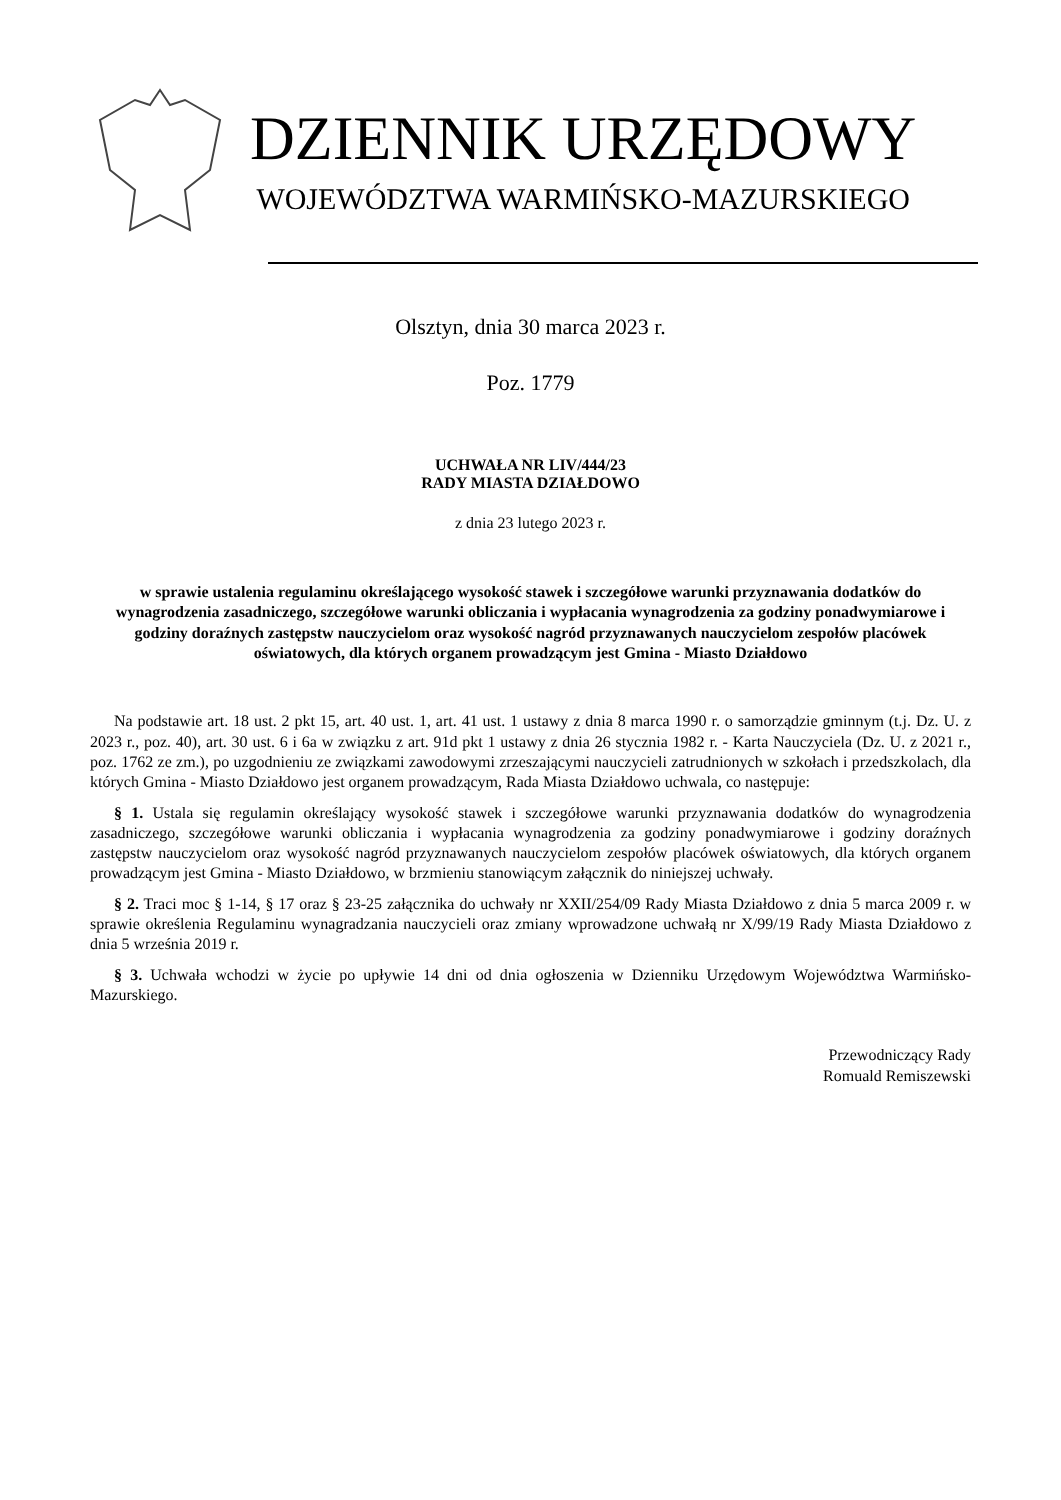DZIENNIK URZĘDOWY
WOJEWÓDZTWA WARMIŃSKO-MAZURSKIEGO
Olsztyn, dnia 30 marca 2023 r.
Poz. 1779
UCHWAŁA NR LIV/444/23
RADY MIASTA DZIAŁDOWO
z dnia 23 lutego 2023 r.
w sprawie ustalenia regulaminu określającego wysokość stawek i szczegółowe warunki przyznawania dodatków do wynagrodzenia zasadniczego, szczegółowe warunki obliczania i wypłacania wynagrodzenia za godziny ponadwymiarowe i godziny doraźnych zastępstw nauczycielom oraz wysokość nagród przyznawanych nauczycielom zespołów placówek oświatowych, dla których organem prowadzącym jest Gmina - Miasto Działdowo
Na podstawie art. 18 ust. 2 pkt 15, art. 40 ust. 1, art. 41 ust. 1 ustawy z dnia 8 marca 1990 r. o samorządzie gminnym (t.j. Dz. U. z 2023 r., poz. 40), art. 30 ust. 6 i 6a w związku z art. 91d pkt 1 ustawy z dnia 26 stycznia 1982 r. - Karta Nauczyciela (Dz. U. z 2021 r., poz. 1762 ze zm.), po uzgodnieniu ze związkami zawodowymi zrzeszającymi nauczycieli zatrudnionych w szkołach i przedszkolach, dla których Gmina - Miasto Działdowo jest organem prowadzącym, Rada Miasta Działdowo uchwala, co następuje:
§ 1. Ustala się regulamin określający wysokość stawek i szczegółowe warunki przyznawania dodatków do wynagrodzenia zasadniczego, szczegółowe warunki obliczania i wypłacania wynagrodzenia za godziny ponadwymiarowe i godziny doraźnych zastępstw nauczycielom oraz wysokość nagród przyznawanych nauczycielom zespołów placówek oświatowych, dla których organem prowadzącym jest Gmina - Miasto Działdowo, w brzmieniu stanowiącym załącznik do niniejszej uchwały.
§ 2. Traci moc § 1-14, § 17 oraz § 23-25 załącznika do uchwały nr XXII/254/09 Rady Miasta Działdowo z dnia 5 marca 2009 r. w sprawie określenia Regulaminu wynagradzania nauczycieli oraz zmiany wprowadzone uchwałą nr X/99/19 Rady Miasta Działdowo z dnia 5 września 2019 r.
§ 3. Uchwała wchodzi w życie po upływie 14 dni od dnia ogłoszenia w Dzienniku Urzędowym Województwa Warmińsko-Mazurskiego.
Przewodniczący Rady
Romuald Remiszewski